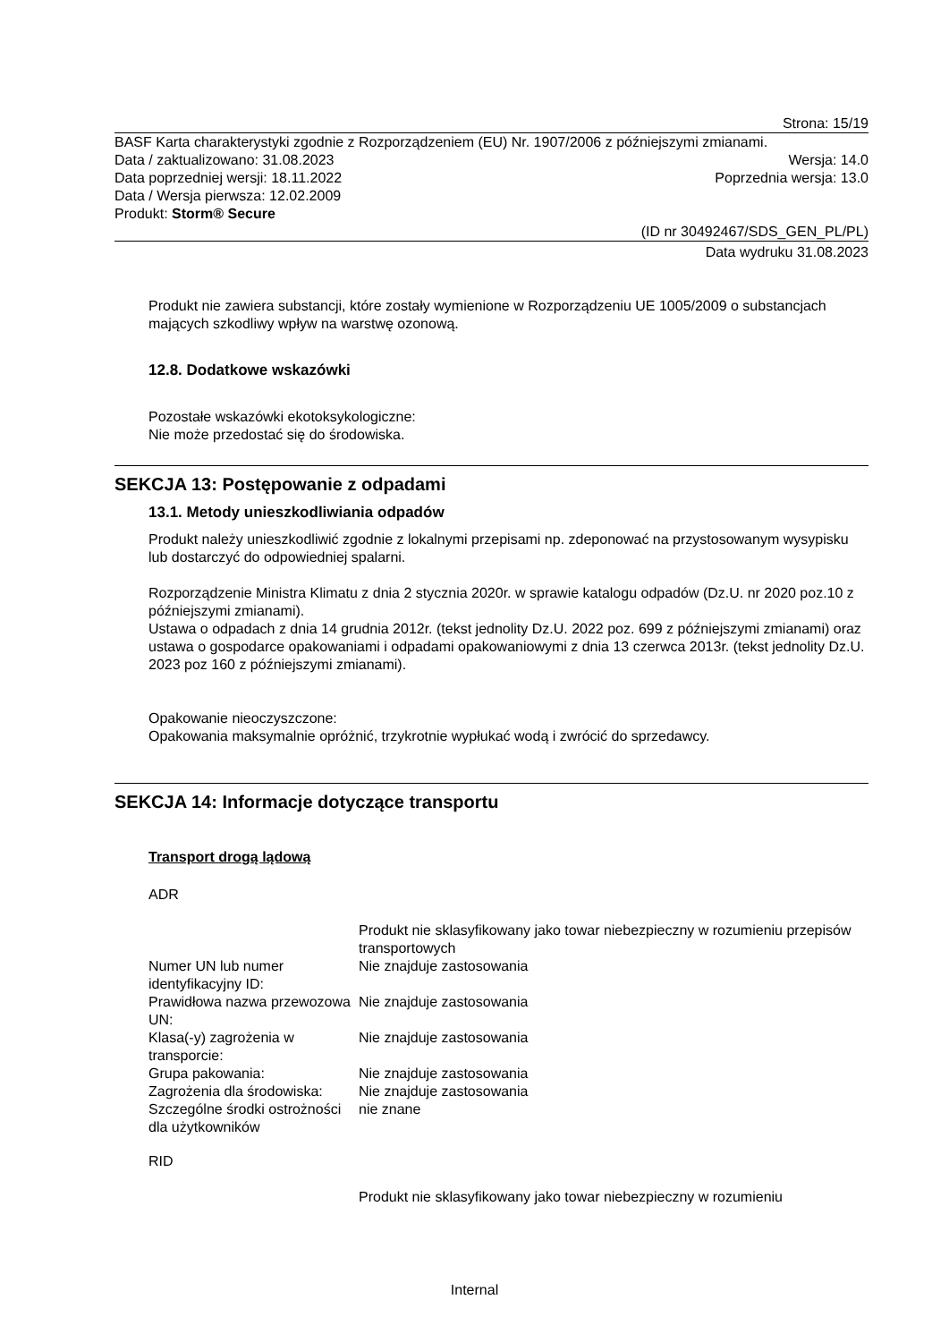Strona: 15/19
BASF Karta charakterystyki zgodnie z Rozporządzeniem (EU) Nr. 1907/2006 z późniejszymi zmianami.
Data / zaktualizowano: 31.08.2023 Wersja: 14.0
Data poprzedniej wersji: 18.11.2022 Poprzednia wersja: 13.0
Data / Wersja pierwsza: 12.02.2009
Produkt: Storm® Secure
(ID nr 30492467/SDS_GEN_PL/PL)
Data wydruku 31.08.2023
Produkt nie zawiera substancji, które zostały wymienione w Rozporządzeniu UE 1005/2009 o substancjach mających szkodliwy wpływ na warstwę ozonową.
12.8. Dodatkowe wskazówki
Pozostałe wskazówki ekotoksykologiczne:
Nie może przedostać się do środowiska.
SEKCJA 13: Postępowanie z odpadami
13.1. Metody unieszkodliwiania odpadów
Produkt należy unieszkodliwić zgodnie z lokalnymi przepisami np. zdeponować na przystosowanym wysypisku lub dostarczyć do odpowiedniej spalarni.
Rozporządzenie Ministra Klimatu z dnia 2 stycznia 2020r. w sprawie katalogu odpadów (Dz.U. nr 2020 poz.10 z późniejszymi zmianami).
Ustawa o odpadach z dnia 14 grudnia 2012r. (tekst jednolity Dz.U. 2022 poz. 699 z późniejszymi zmianami) oraz ustawa o gospodarce opakowaniami i odpadami opakowaniowymi z dnia 13 czerwca 2013r. (tekst jednolity Dz.U. 2023 poz 160 z późniejszymi zmianami).
Opakowanie nieoczyszczone:
Opakowania maksymalnie opróżnić, trzykrotnie wypłukać wodą i zwrócić do sprzedawcy.
SEKCJA 14: Informacje dotyczące transportu
Transport drogą lądową
ADR
| | Produkt nie sklasyfikowany jako towar niebezpieczny w rozumieniu przepisów transportowych |
| Numer UN lub numer identyfikacyjny ID: | Nie znajduje zastosowania |
| Prawidłowa nazwa przewozowa UN: | Nie znajduje zastosowania |
| Klasa(-y) zagrożenia w transporcie: | Nie znajduje zastosowania |
| Grupa pakowania: | Nie znajduje zastosowania |
| Zagrożenia dla środowiska: | Nie znajduje zastosowania |
| Szczególne środki ostrożności dla użytkowników | nie znane |
RID
| | Produkt nie sklasyfikowany jako towar niebezpieczny w rozumieniu |
Internal